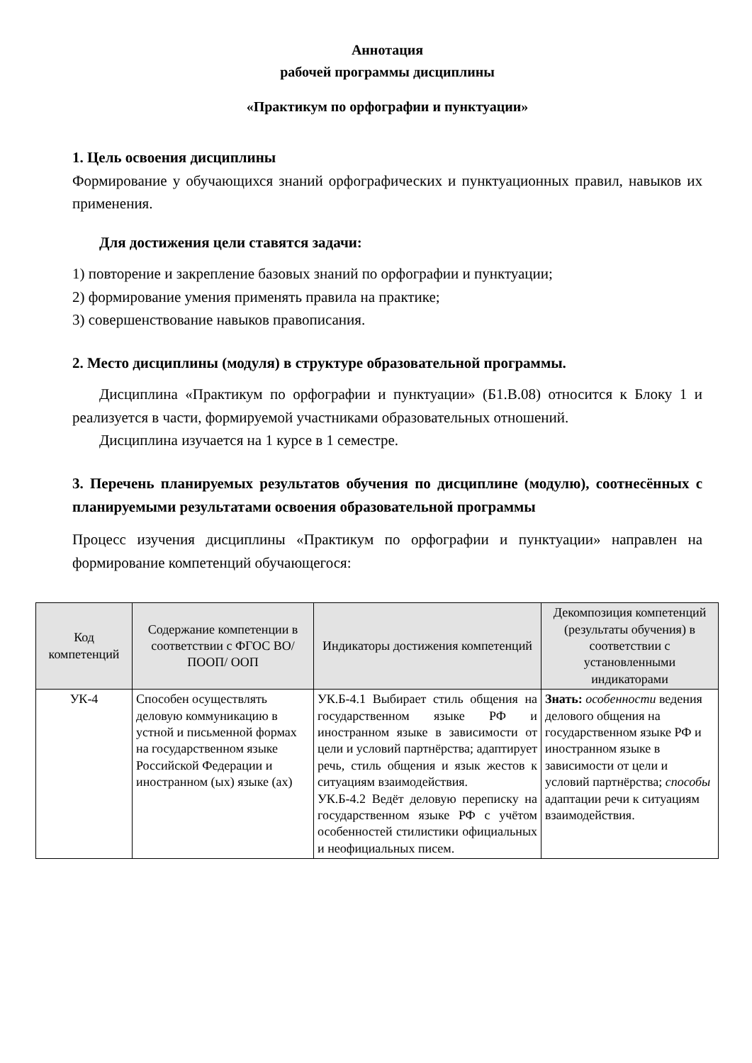Аннотация
рабочей программы дисциплины
«Практикум по орфографии и пунктуации»
1. Цель освоения дисциплины
Формирование у обучающихся знаний орфографических и пунктуационных правил, навыков их применения.
Для достижения цели ставятся задачи:
1) повторение и закрепление базовых знаний по орфографии и пунктуации;
2) формирование умения применять правила на практике;
3) совершенствование навыков правописания.
2. Место дисциплины (модуля) в структуре образовательной программы.
Дисциплина «Практикум по орфографии и пунктуации» (Б1.В.08) относится к Блоку 1 и реализуется в части, формируемой участниками образовательных отношений.
Дисциплина изучается на 1 курсе в 1 семестре.
3. Перечень планируемых результатов обучения по дисциплине (модулю), соотнесённых с планируемыми результатами освоения образовательной программы
Процесс изучения дисциплины «Практикум по орфографии и пунктуации» направлен на формирование компетенций обучающегося:
| Код компетенций | Содержание компетенции в соответствии с ФГОС ВО/ ПООП/ ООП | Индикаторы достижения компетенций | Декомпозиция компетенций (результаты обучения) в соответствии с установленными индикаторами |
| --- | --- | --- | --- |
| УК-4 | Способен осуществлять деловую коммуникацию в устной и письменной формах на государственном языке Российской Федерации и иностранном (ых) языке (ах) | УК.Б-4.1 Выбирает стиль общения на государственном языке РФ и иностранном языке в зависимости от цели и условий партнёрства; адаптирует речь, стиль общения и язык жестов к ситуациям взаимодействия. УК.Б-4.2 Ведёт деловую переписку на государственном языке РФ с учётом особенностей стилистики официальных и неофициальных писем. | Знать: особенности ведения делового общения на государственном языке РФ и иностранном языке в зависимости от цели и условий партнёрства; способы адаптации речи к ситуациям взаимодействия. |